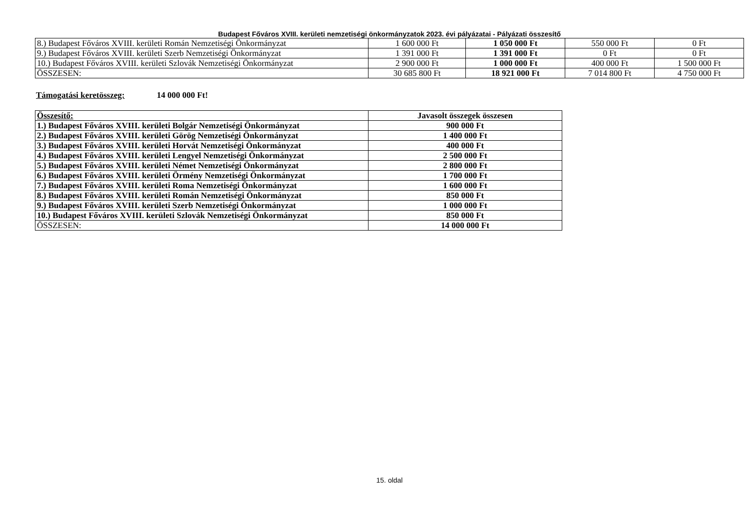Budapest Főváros XVIII. kerületi nemzetiségi önkormányzatok 2023. évi pályázatai - Pályázati összesítő
| 8.) Budapest Főváros XVIII. kerületi Román Nemzetiségi Önkormányzat | 1 600 000 Ft | 1 050 000 Ft | 550 000 Ft | 0 Ft |
| 9.) Budapest Főváros XVIII. kerületi Szerb Nemzetiségi Önkormányzat | 1 391 000 Ft | 1 391 000 Ft | 0 Ft | 0 Ft |
| 10.) Budapest Főváros XVIII. kerületi Szlovák Nemzetiségi Önkormányzat | 2 900 000 Ft | 1 000 000 Ft | 400 000 Ft | 1 500 000 Ft |
| ÖSSZESEN: | 30 685 800 Ft | 18 921 000 Ft | 7 014 800 Ft | 4 750 000 Ft |
Támogatási keretösszeg: 14 000 000 Ft!
| Összesítő: | Javasolt összegek összesen |
| 1.) Budapest Főváros XVIII. kerületi Bolgár Nemzetiségi Önkormányzat | 900 000 Ft |
| 2.) Budapest Főváros XVIII. kerületi Görög Nemzetiségi Önkormányzat | 1 400 000 Ft |
| 3.) Budapest Főváros XVIII. kerületi Horvát Nemzetiségi Önkormányzat | 400 000 Ft |
| 4.) Budapest Főváros XVIII. kerületi Lengyel Nemzetiségi Önkormányzat | 2 500 000 Ft |
| 5.) Budapest Főváros XVIII. kerületi Német Nemzetiségi Önkormányzat | 2 800 000 Ft |
| 6.) Budapest Főváros XVIII. kerületi Örmény Nemzetiségi Önkormányzat | 1 700 000 Ft |
| 7.) Budapest Főváros XVIII. kerületi Roma Nemzetiségi Önkormányzat | 1 600 000 Ft |
| 8.) Budapest Főváros XVIII. kerületi Román Nemzetiségi Önkormányzat | 850 000 Ft |
| 9.) Budapest Főváros XVIII. kerületi Szerb Nemzetiségi Önkormányzat | 1 000 000 Ft |
| 10.) Budapest Főváros XVIII. kerületi Szlovák Nemzetiségi Önkormányzat | 850 000 Ft |
| ÖSSZESEN: | 14 000 000 Ft |
15. oldal